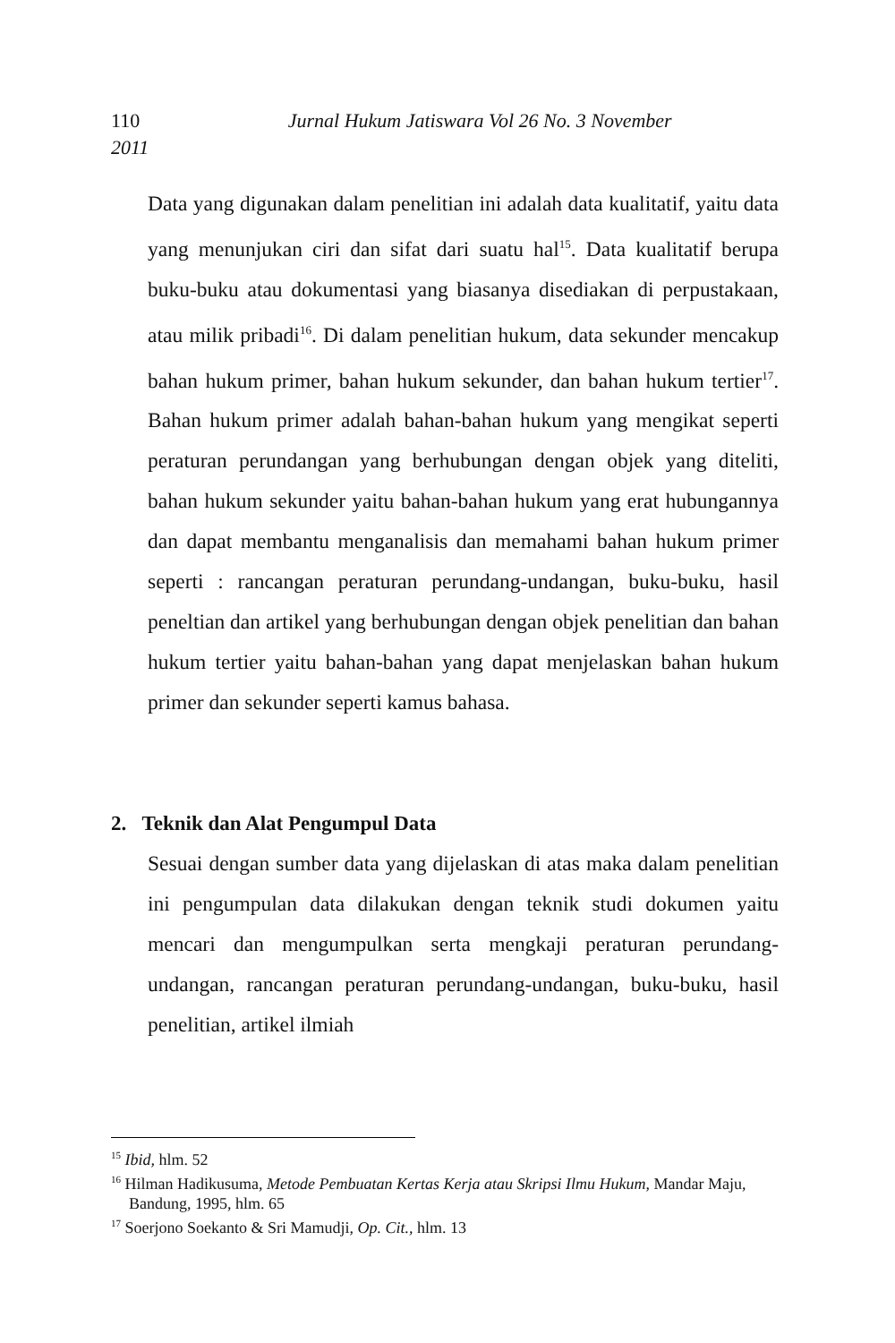110 Jurnal Hukum Jatiswara Vol 26 No. 3 November
2011
Data yang digunakan dalam penelitian ini adalah data kualitatif, yaitu data yang menunjukan ciri dan sifat dari suatu hal<sup>15</sup>. Data kualitatif berupa buku-buku atau dokumentasi yang biasanya disediakan di perpustakaan, atau milik pribadi<sup>16</sup>. Di dalam penelitian hukum, data sekunder mencakup bahan hukum primer, bahan hukum sekunder, dan bahan hukum tertier<sup>17</sup>. Bahan hukum primer adalah bahan-bahan hukum yang mengikat seperti peraturan perundangan yang berhubungan dengan objek yang diteliti, bahan hukum sekunder yaitu bahan-bahan hukum yang erat hubungannya dan dapat membantu menganalisis dan memahami bahan hukum primer seperti : rancangan peraturan perundang-undangan, buku-buku, hasil peneltian dan artikel yang berhubungan dengan objek penelitian dan bahan hukum tertier yaitu bahan-bahan yang dapat menjelaskan bahan hukum primer dan sekunder seperti kamus bahasa.
2. Teknik dan Alat Pengumpul Data
Sesuai dengan sumber data yang dijelaskan di atas maka dalam penelitian ini pengumpulan data dilakukan dengan teknik studi dokumen yaitu mencari dan mengumpulkan serta mengkaji peraturan perundang-undangan, rancangan peraturan perundang-undangan, buku-buku, hasil penelitian, artikel ilmiah
<sup>15</sup> Ibid, hlm. 52
<sup>16</sup> Hilman Hadikusuma, Metode Pembuatan Kertas Kerja atau Skripsi Ilmu Hukum, Mandar Maju, Bandung, 1995, hlm. 65
<sup>17</sup> Soerjono Soekanto & Sri Mamudji, Op. Cit., hlm. 13